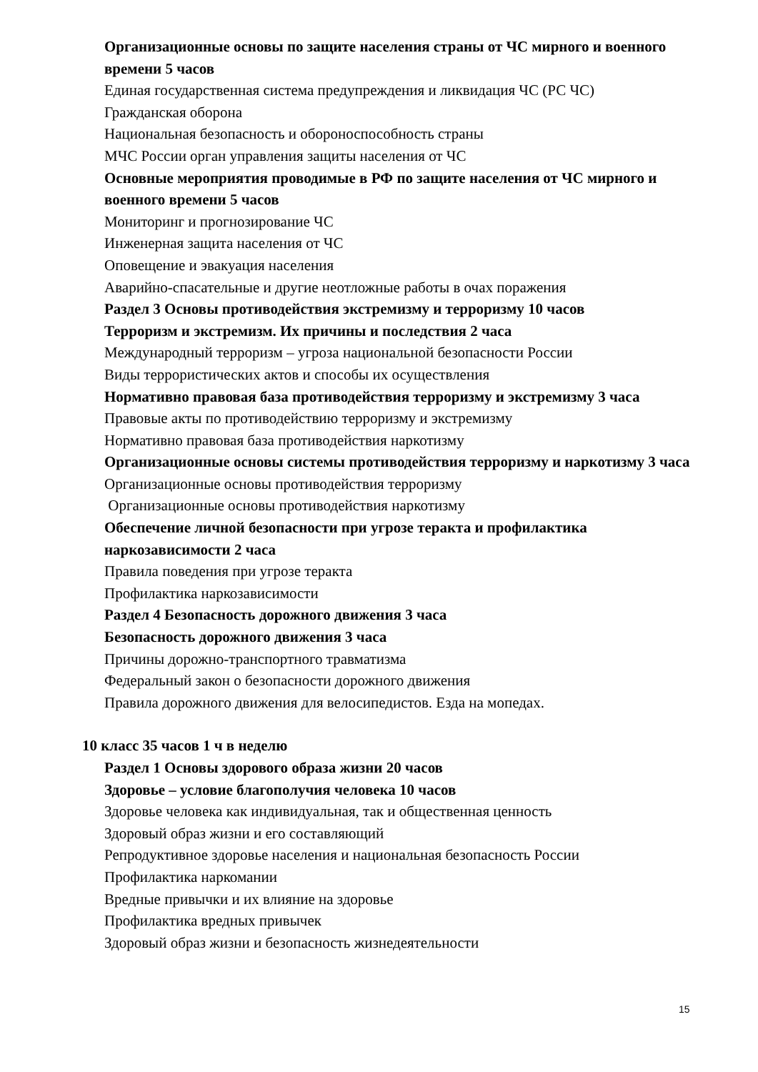Организационные основы по защите населения страны от ЧС мирного и военного времени 5 часов
Единая государственная система предупреждения и ликвидация ЧС (РС ЧС)
Гражданская оборона
Национальная безопасность и обороноспособность страны
МЧС России орган управления защиты населения от ЧС
Основные мероприятия проводимые в РФ по защите населения от ЧС мирного и военного времени 5 часов
Мониторинг и прогнозирование ЧС
Инженерная защита населения от ЧС
Оповещение и эвакуация населения
Аварийно-спасательные и другие неотложные работы в очах поражения
Раздел 3 Основы противодействия экстремизму и терроризму 10 часов
Терроризм и экстремизм. Их причины и последствия 2 часа
Международный терроризм – угроза национальной безопасности России
Виды террористических актов и способы их осуществления
Нормативно правовая база противодействия терроризму и экстремизму 3 часа
Правовые акты по противодействию терроризму и экстремизму
Нормативно правовая база противодействия наркотизму
Организационные основы системы противодействия терроризму и наркотизму 3 часа
Организационные основы противодействия терроризму
Организационные основы противодействия наркотизму
Обеспечение личной безопасности при угрозе теракта и профилактика наркозависимости 2 часа
Правила поведения при угрозе теракта
Профилактика наркозависимости
Раздел 4 Безопасность дорожного движения 3 часа
Безопасность дорожного движения 3 часа
Причины дорожно-транспортного травматизма
Федеральный закон о безопасности дорожного движения
Правила дорожного движения для велосипедистов. Езда на мопедах.
10 класс 35 часов 1 ч в неделю
Раздел 1 Основы здорового образа жизни 20 часов
Здоровье – условие благополучия человека 10 часов
Здоровье человека как индивидуальная, так и общественная ценность
Здоровый образ жизни и его составляющий
Репродуктивное здоровье населения и национальная безопасность России
Профилактика наркомании
Вредные привычки и их влияние на здоровье
Профилактика вредных привычек
Здоровый образ жизни и безопасность жизнедеятельности
15